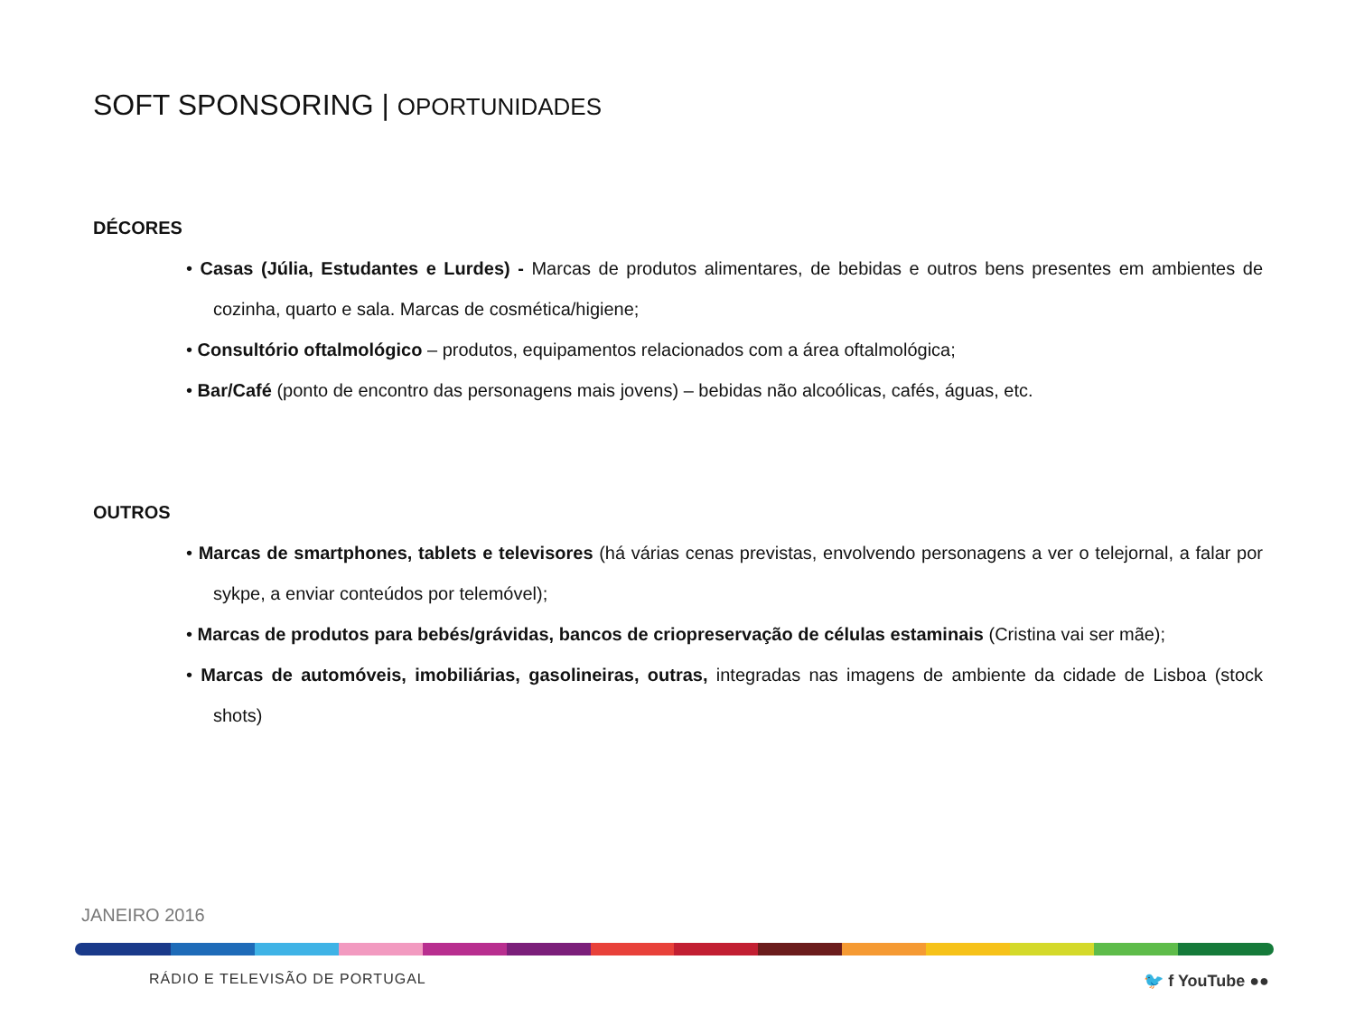SOFT SPONSORING | OPORTUNIDADES
DÉCORES
• Casas (Júlia, Estudantes e Lurdes) - Marcas de produtos alimentares, de bebidas e outros bens presentes em ambientes de cozinha, quarto e sala. Marcas de cosmética/higiene;
• Consultório oftalmológico – produtos, equipamentos relacionados com a área oftalmológica;
• Bar/Café (ponto de encontro das personagens mais jovens) – bebidas não alcoólicas, cafés, águas, etc.
OUTROS
• Marcas de smartphones, tablets e televisores (há várias cenas previstas, envolvendo personagens a ver o telejornal, a falar por sykpe, a enviar conteúdos por telemóvel);
• Marcas de produtos para bebés/grávidas, bancos de criopreservação de células estaminais (Cristina vai ser mãe);
• Marcas de automóveis, imobiliárias, gasolineiras, outras, integradas nas imagens de ambiente da cidade de Lisboa (stock shots)
JANEIRO 2016
RÁDIO E TELEVISÃO DE PORTUGAL 🐦 f YouTube ●●